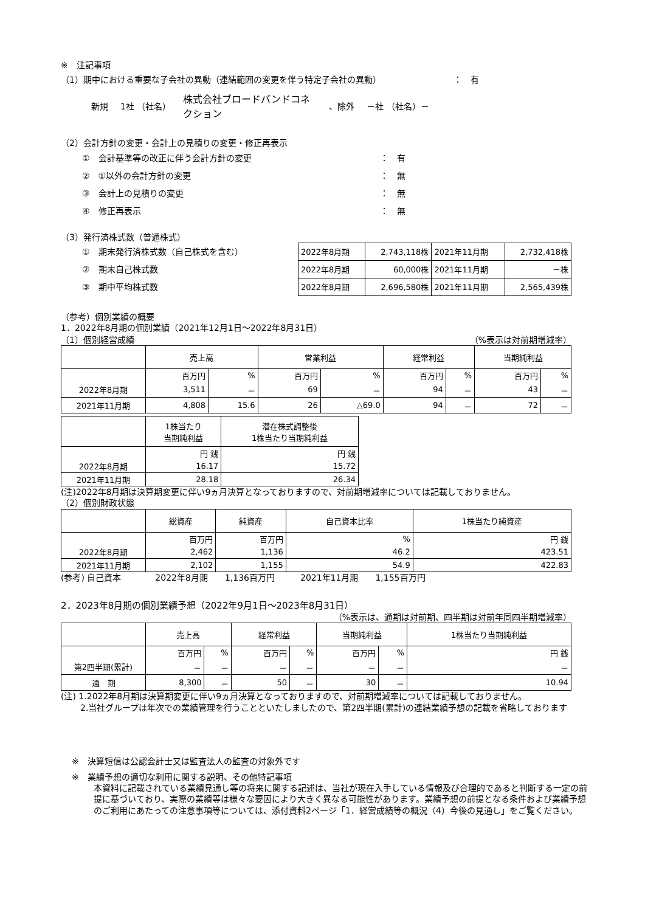※　注記事項
（1）期中における重要な子会社の異動（連結範囲の変更を伴う特定子会社の異動）　　　　　　　　　：　有
新規 1社 （社名） 株式会社ブロードバンドコネクション 、除外 －社 （社名）－
（2）会計方針の変更・会計上の見積りの変更・修正再表示
①　会計基準等の改正に伴う会計方針の変更 ：　有
②　①以外の会計方針の変更 ：　無
③　会計上の見積りの変更 ：　無
④　修正再表示 ：　無
（3）発行済株式数（普通株式）
①　期末発行済株式数（自己株式を含む）
②　期末自己株式数
③　期中平均株式数
| 2022年8月期 | 2,743,118株 | 2021年11月期 | 2,732,418株 |
| 2022年8月期 | 60,000株 | 2021年11月期 | －株 |
| 2022年8月期 | 2,696,580株 | 2021年11月期 | 2,565,439株 |
（参考）個別業績の概要
1．2022年8月期の個別業績（2021年12月1日～2022年8月31日）
（1）個別経営成績 （%表示は対前期増減率）
| | 売上高 | | 営業利益 | | 経常利益 | | 当期純利益 | |
| | 百万円 | % | 百万円 | % | 百万円 | % | 百万円 | % |
| 2022年8月期 | 3,511 | － | 69 | － | 94 | － | 43 | － |
| 2021年11月期 | 4,808 | 15.6 | 26 | △69.0 | 94 | － | 72 | － |
| | 1株当たり 当期純利益 | 潜在株式調整後 1株当たり当期純利益 |
| | 円 銭 | 円 銭 |
| 2022年8月期 | 16.17 | 15.72 |
| 2021年11月期 | 28.18 | 26.34 |
(注)2022年8月期は決算期変更に伴い9ヵ月決算となっておりますので、対前期増減率については記載しておりません。
（2）個別財政状態
| | 総資産 | 純資産 | 自己資本比率 | 1株当たり純資産 |
| | 百万円 | 百万円 | % | 円 銭 |
| 2022年8月期 | 2,462 | 1,136 | 46.2 | 423.51 |
| 2021年11月期 | 2,102 | 1,155 | 54.9 | 422.83 |
(参考) 自己資本　　　　2022年8月期　　1,136百万円　　　2021年11月期　　1,155百万円
2．2023年8月期の個別業績予想（2022年9月1日～2023年8月31日）
（%表示は、通期は対前期、四半期は対前年同四半期増減率）
| | 売上高 | | 経常利益 | | 当期純利益 | | 1株当たり当期純利益 |
| | 百万円 | % | 百万円 | % | 百万円 | % | 円 銭 |
| 第2四半期(累計) | － | － | － | － | － | － | － |
| 通 期 | 8,300 | － | 50 | － | 30 | － | 10.94 |
(注) 1.2022年8月期は決算期変更に伴い9ヵ月決算となっておりますので、対前期増減率については記載しておりません。
2.当社グループは年次での業績管理を行うことといたしましたので、第2四半期(累計)の連結業績予想の記載を省略しております
※　決算短信は公認会計士又は監査法人の監査の対象外です
※　業績予想の適切な利用に関する説明、その他特記事項
本資料に記載されている業績見通し等の将来に関する記述は、当社が現在入手している情報及び合理的であると判断する一定の前提に基づいており、実際の業績等は様々な要因により大きく異なる可能性があります。業績予想の前提となる条件および業績予想のご利用にあたっての注意事項等については、添付資料2ページ「1．経営成績等の概況（4）今後の見通し」をご覧ください。